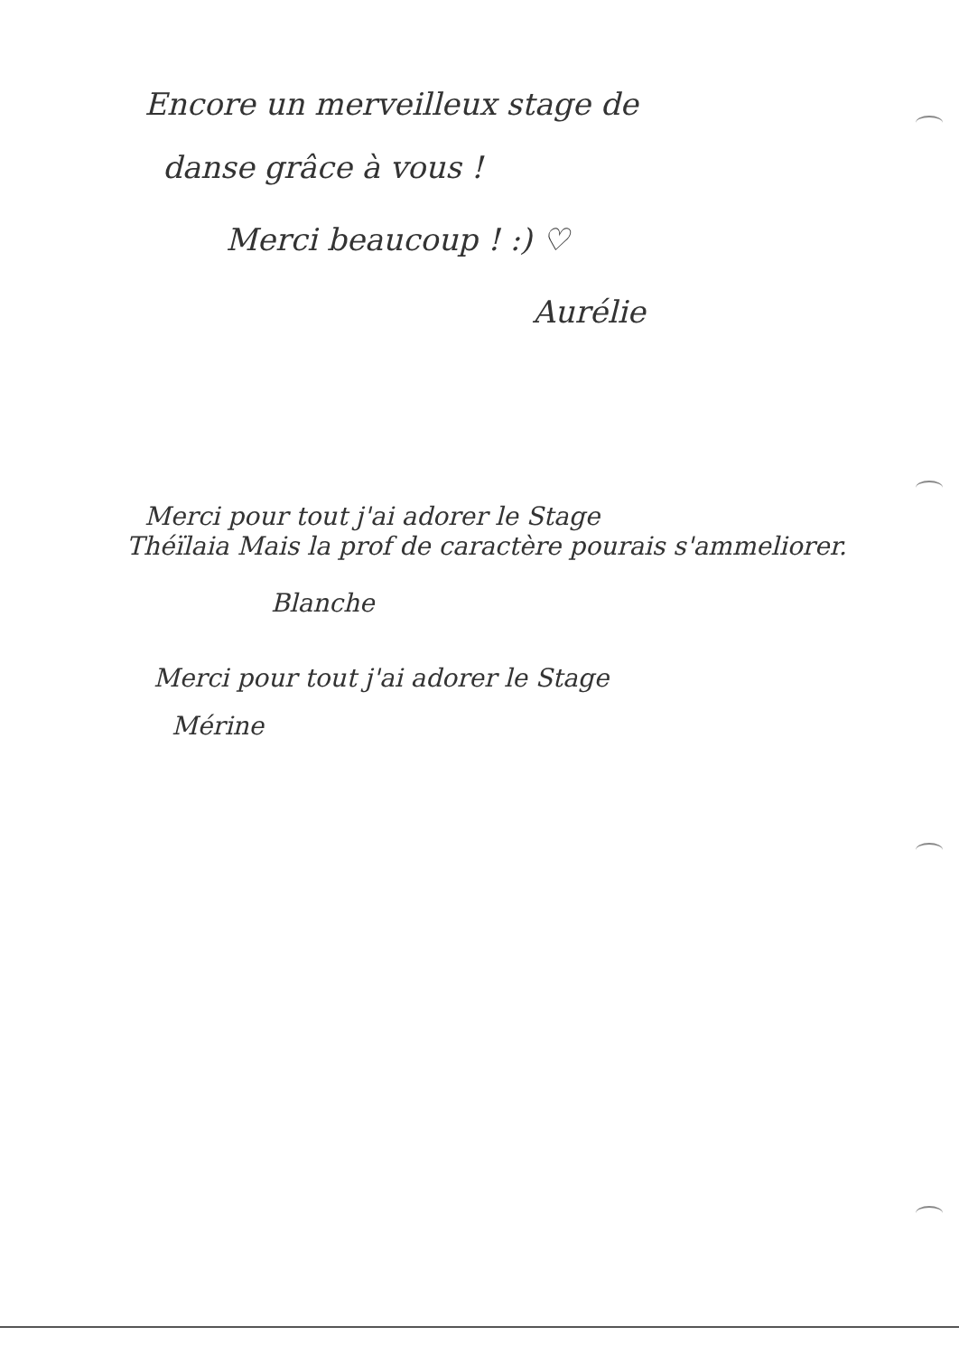Encore un merveilleux stage de
danse grâce à vous !
Merci beaucoup ! :) ♡
Aurélie
Merci pour tout j'ai adorer le Stage
Théïlaia Mais la prof de caractère pourais s'ammeliorer.
Blanche
Merci pour tout j'ai adorer le Stage
Mérine